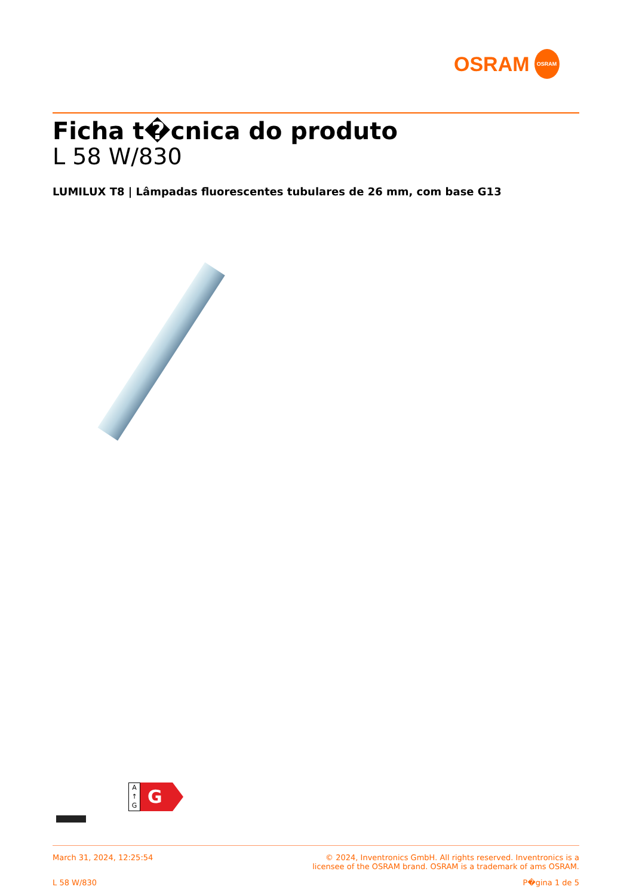OSRAM
OSRAM
Ficha t�cnica do produto
L 58 W/830
LUMILUX T8 | Lâmpadas fluorescentes tubulares de 26 mm, com base G13
A
↑
G
G
March 31, 2024, 12:25:54 © 2024, Inventronics GmbH. All rights reserved. Inventronics is a
licensee of the OSRAM brand. OSRAM is a trademark of ams OSRAM.
L 58 W/830 P�gina 1 de 5